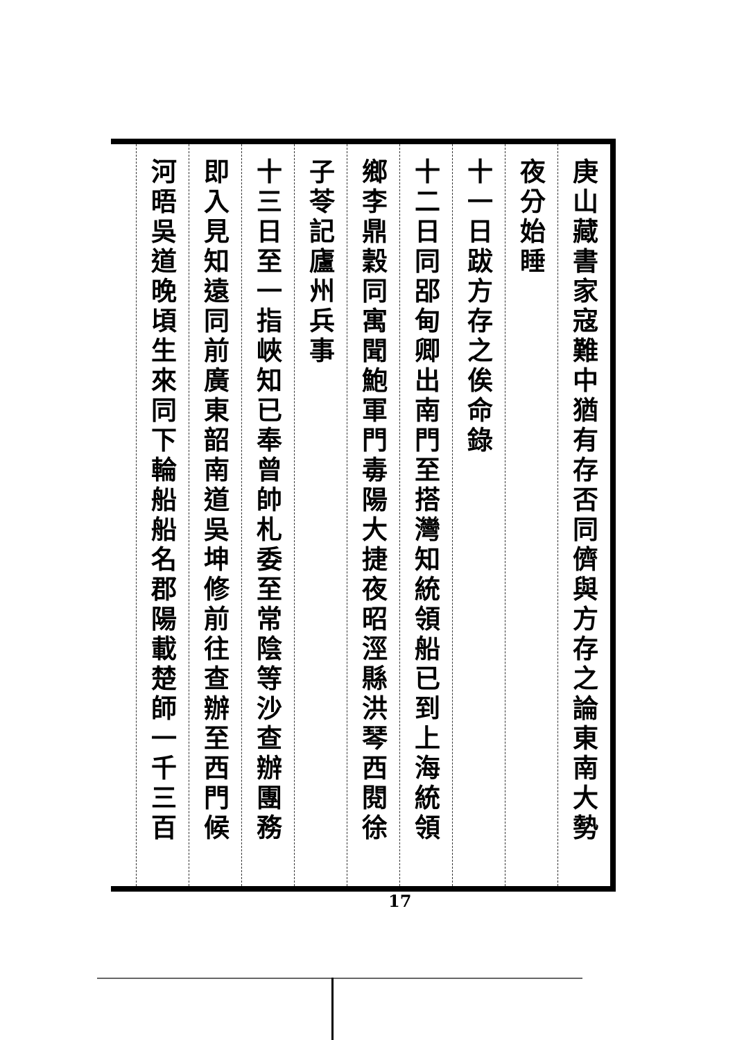庚山藏書家寇難中猶有存否同儕與方存之論東南大勢
夜分始睡
十一日跋方存之俟命錄
十二日同郘甸卿出南門至搭灣知統領船已到上海統領
鄉李鼎穀同寓聞鮑軍門毒陽大捷夜昭涇縣洪琴西閱徐
子苓記廬州兵事
十三日至一指峽知已奉曾帥札委至常陰等沙查辦團務
即入見知遠同前廣東韶南道吳坤修前往查辦至西門候
河晤吳道晚頃生來同下輪船船名郡陽載楚師一千三百
17